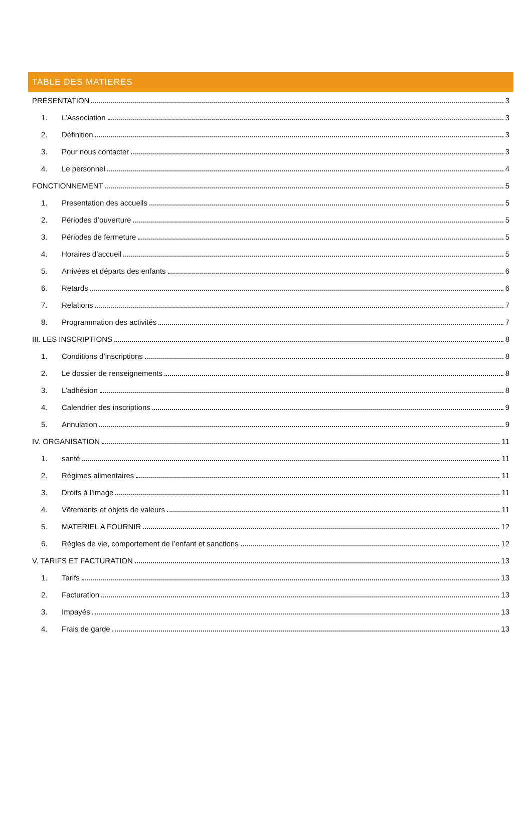TABLE DES MATIERES
PRÉSENTATION 3
1. L’Association 3
2. Définition 3
3. Pour nous contacter 3
4. Le personnel 4
FONCTIONNEMENT 5
1. Presentation des accueils 5
2. Périodes d’ouverture 5
3. Périodes de fermeture 5
4. Horaires d’accueil 5
5. Arrivées et départs des enfants 6
6. Retards 6
7. Relations 7
8. Programmation des activités 7
III. LES INSCRIPTIONS 8
1. Conditions d’inscriptions 8
2. Le dossier de renseignements 8
3. L’adhésion 8
4. Calendrier des inscriptions 9
5. Annulation 9
IV. ORGANISATION 11
1. santé 11
2. Régimes alimentaires 11
3. Droits à l’image 11
4. Vêtements et objets de valeurs 11
5. MATERIEL A FOURNIR 12
6. Règles de vie, comportement de l’enfant et sanctions 12
V. TARIFS ET FACTURATION 13
1. Tarifs 13
2. Facturation 13
3. Impayés 13
4. Frais de garde 13